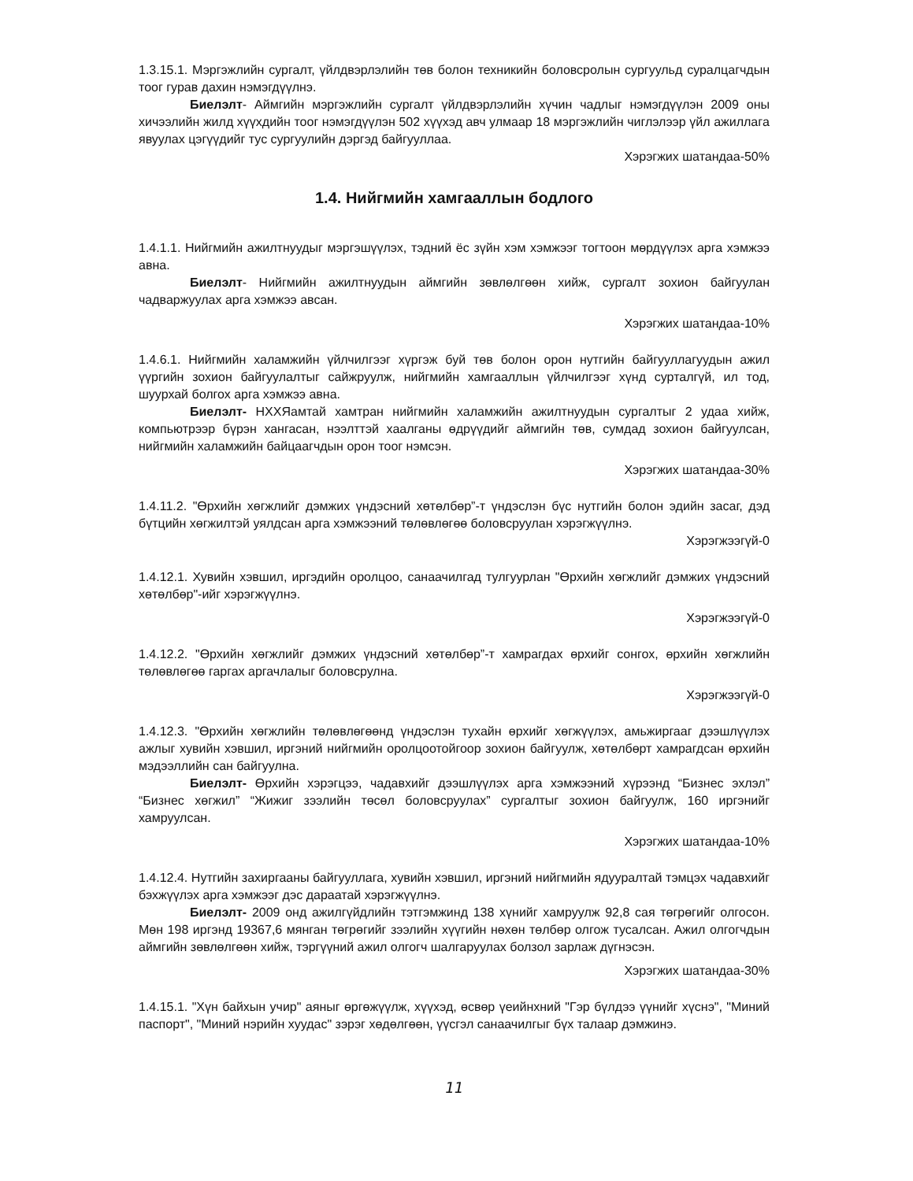1.3.15.1. Мэргэжлийн сургалт, үйлдвэрлэлийн төв болон техникийн боловсролын сургуульд суралцагчдын тоог гурав дахин нэмэгдүүлнэ.
Биелэлт- Аймгийн мэргэжлийн сургалт үйлдвэрлэлийн хүчин чадлыг нэмэгдүүлэн 2009 оны хичээлийн жилд хүүхдийн тоог нэмэгдүүлэн 502 хүүхэд авч улмаар 18 мэргэжлийн чиглэлээр үйл ажиллагa явуулах цэгүүдийг тус сургуулийн дэргэд байгууллаа.
Хэрэгжих шатандаа-50%
1.4. Нийгмийн хамгааллын бодлого
1.4.1.1. Нийгмийн ажилтнуудыг мэргэшүүлэх, тэдний ёс зүйн хэм хэмжээг тогтоон мөрдүүлэх арга хэмжээ авна.
Биелэлт- Нийгмийн ажилтнуудын аймгийн зөвлөлгөөн хийж, сургалт зохион байгуулан чадваржуулах арга хэмжээ авсан.
Хэрэгжих шатандаа-10%
1.4.6.1. Нийгмийн халамжийн үйлчилгээг хүргэж буй төв болон орон нутгийн байгууллагуудын ажил үүргийн зохион байгуулалтыг сайжруулж, нийгмийн хамгааллын үйлчилгээг хүнд сурталгүй, ил тод, шуурхай болгох арга хэмжээ авна.
Биелэлт- НХХЯамтай хамтран нийгмийн халамжийн ажилтнуудын сургалтыг 2 удаа хийж, компьютрээр бүрэн хангасан, нээлттэй хаалганы өдрүүдийг аймгийн төв, сумдад зохион байгуулсан, нийгмийн халамжийн байцаагчдын орон тоог нэмсэн.
Хэрэгжих шатандаа-30%
1.4.11.2. "Өрхийн хөгжлийг дэмжих үндэсний хөтөлбөр”-т үндэслэн бүс нутгийн болон эдийн засаг, дэд бүтцийн хөгжилтэй уялдсан арга хэмжээний төлөвлөгөө боловсруулан хэрэгжүүлнэ.
Хэрэгжээгүй-0
1.4.12.1. Хувийн хэвшил, иргэдийн оролцоо, санаачилгад тулгуурлан "Өрхийн хөгжлийг дэмжих үндэсний хөтөлбөр"-ийг хэрэгжүүлнэ.
Хэрэгжээгүй-0
1.4.12.2. "Өрхийн хөгжлийг дэмжих үндэсний хөтөлбөр”-т хамрагдах өрхийг сонгох, өрхийн хөгжлийн төлөвлөгөө гаргах аргачлалыг боловсрулна.
Хэрэгжээгүй-0
1.4.12.3. "Өрхийн хөгжлийн төлөвлөгөөнд үндэслэн тухайн өрхийг хөгжүүлэх, амьжиргааг дээшлүүлэх ажлыг хувийн хэвшил, иргэний нийгмийн оролцоотойгоор зохион байгуулж, хөтөлбөрт хамрагдсан өрхийн мэдээллийн сан байгуулна.
Биелэлт- Өрхийн хэрэгцээ, чадавхийг дээшлүүлэх арга хэмжээний хүрээнд “Бизнес эхлэл” “Бизнес хөгжил” “Жижиг зээлийн төсөл боловсруулах” сургалтыг зохион байгуулж, 160 иргэнийг хамруулсан.
Хэрэгжих шатандаа-10%
1.4.12.4. Нутгийн захиргааны байгууллага, хувийн хэвшил, иргэний нийгмийн ядууралтай тэмцэх чадавхийг бэхжүүлэх арга хэмжээг дэс дараатай хэрэгжүүлнэ.
Биелэлт- 2009 онд ажилгүйдлийн тэтгэмжинд 138 хүнийг хамруулж 92,8 сая төгрөгийг олгосон. Мөн 198 иргэнд 19367,6 мянган төгрөгийг зээлийн хүүгийн нөхөн төлбөр олгож тусалсан. Ажил олгогчдын аймгийн зөвлөлгөөн хийж, тэргүүний ажил олгогч шалгаруулах болзол зарлаж дүгнэсэн.
Хэрэгжих шатандаа-30%
1.4.15.1. "Хүн байхын учир" аяныг өргөжүүлж, хүүхэд, өсвөр үеийнхний "Гэр бүлдээ үүнийг хүснэ", "Миний паспорт", "Миний нэрийн хуудас" зэрэг хөдөлгөөн, үүсгэл санаачилгыг бүх талаар дэмжинэ.
11